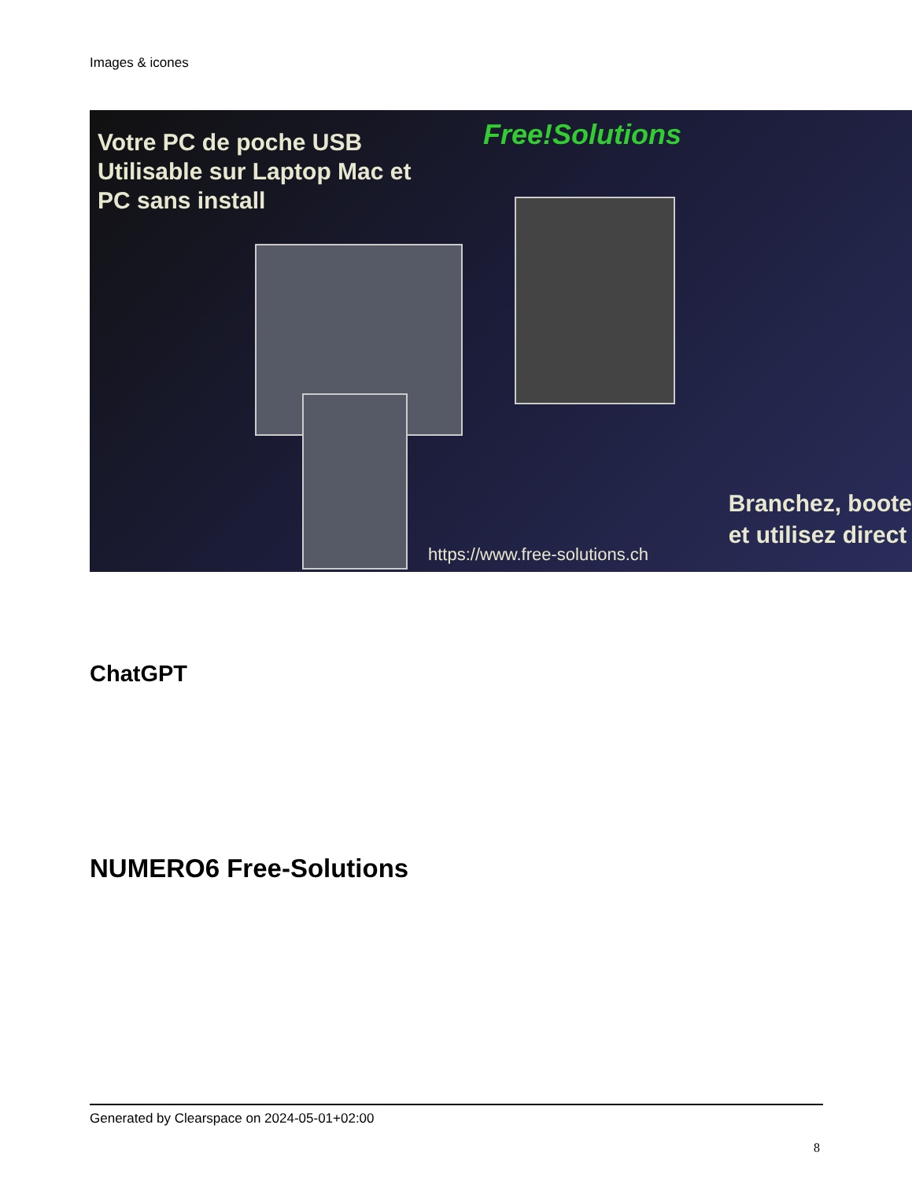Images & icones
Votre PC de poche USB
Utilisable sur Laptop Mac et
PC sans install
Free!Solutions
Branchez, boote
et utilisez direct
https://www.free-solutions.ch
ChatGPT
NUMERO6 Free-Solutions
Generated by Clearspace on 2024-05-01+02:00
8